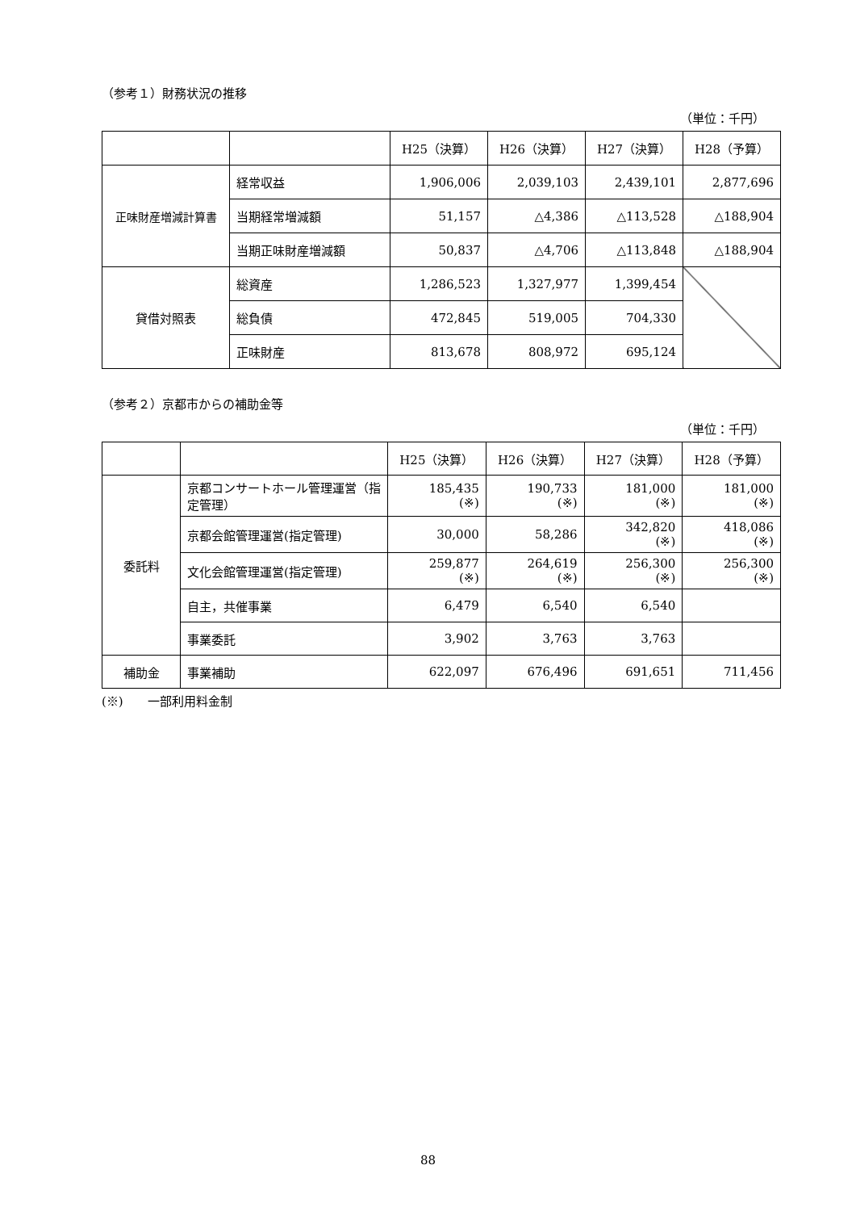（参考１）財務状況の推移
（単位：千円）
| | | H25（決算） | H26（決算） | H27（決算） | H28（予算） |
| --- | --- | --- | --- | --- | --- |
| 正味財産増減計算書 | 経常収益 | 1,906,006 | 2,039,103 | 2,439,101 | 2,877,696 |
| | 当期経常増減額 | 51,157 | △4,386 | △113,528 | △188,904 |
| | 当期正味財産増減額 | 50,837 | △4,706 | △113,848 | △188,904 |
| 貸借対照表 | 総資産 | 1,286,523 | 1,327,977 | 1,399,454 | |
| | 総負債 | 472,845 | 519,005 | 704,330 | |
| | 正味財産 | 813,678 | 808,972 | 695,124 | |
（参考２）京都市からの補助金等
（単位：千円）
| | | H25（決算） | H26（決算） | H27（決算） | H28（予算） |
| --- | --- | --- | --- | --- | --- |
| 委託料 | 京都コンサートホール管理運営（指定管理） | 185,435 (※) | 190,733 (※) | 181,000 (※) | 181,000 (※) |
| | 京都会館管理運営(指定管理) | 30,000 | 58,286 | 342,820 (※) | 418,086 (※) |
| | 文化会館管理運営(指定管理) | 259,877 (※) | 264,619 (※) | 256,300 (※) | 256,300 (※) |
| | 自主，共催事業 | 6,479 | 6,540 | 6,540 | |
| | 事業委託 | 3,902 | 3,763 | 3,763 | |
| 補助金 | 事業補助 | 622,097 | 676,496 | 691,651 | 711,456 |
(※)　　一部利用料金制
88